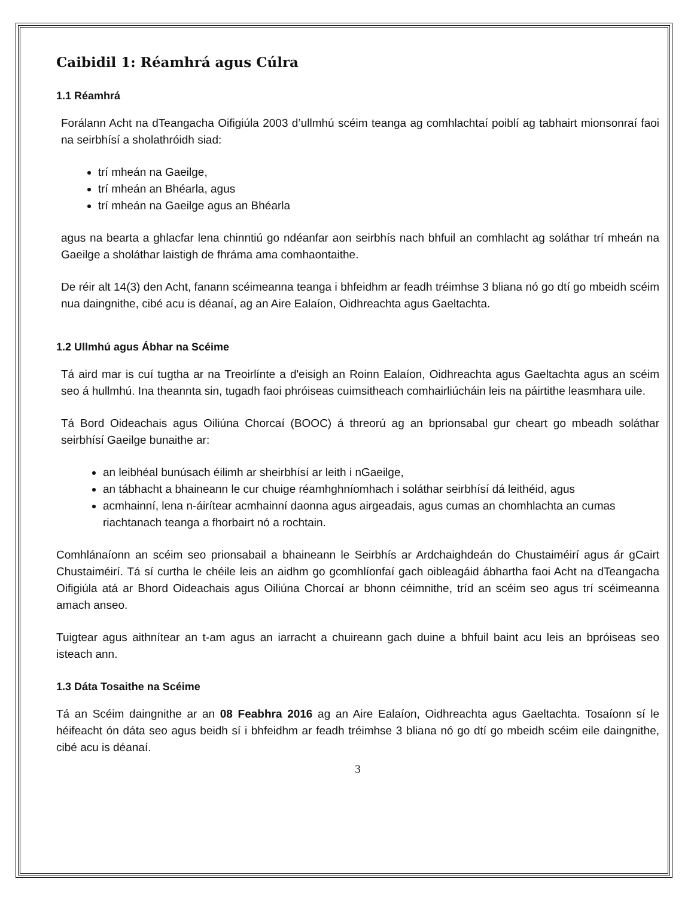Caibidil 1: Réamhrá agus Cúlra
1.1 Réamhrá
Forálann Acht na dTeangacha Oifigiúla 2003 d’ullmhú scéim teanga ag comhlachtaí poiblí ag tabhairt mionsonraí faoi na seirbhísí a sholathróidh siad:
trí mheán na Gaeilge,
trí mheán an Bhéarla, agus
trí mheán na Gaeilge agus an Bhéarla
agus na bearta a ghlacfar lena chinntiú go ndéanfar aon seirbhís nach bhfuil an comhlacht ag soláthar trí mheán na Gaeilge a sholáthar laistigh de fhráma ama comhaontaithe.
De réir alt 14(3) den Acht, fanann scéimeanna teanga i bhfeidhm ar feadh tréimhse 3 bliana nó go dtí go mbeidh scéim nua daingnithe, cibé acu is déanaí, ag an Aire Ealaíon, Oidhreachta agus Gaeltachta.
1.2 Ullmhú agus Ábhar na Scéime
Tá aird mar is cuí tugtha ar na Treoirlínte a d'eisigh an Roinn Ealaíon, Oidhreachta agus Gaeltachta agus an scéim seo á hullmhú. Ina theannta sin, tugadh faoi phróiseas cuimsitheach comhairliúcháin leis na páirtithe leasmhara uile.
Tá Bord Oideachais agus Oiliúna Chorcaí (BOOC) á threorú ag an bprionsabal gur cheart go mbeadh soláthar seirbhísí Gaeilge bunaithe ar:
an leibhéal bunúsach éilimh ar sheirbhísí ar leith i nGaeilge,
an tábhacht a bhaineann le cur chuige réamhghníomhach i soláthar seirbhísí dá leithéid, agus
acmhainní, lena n-áirítear acmhainní daonna agus airgeadais, agus cumas an chomhlachta an cumas riachtanach teanga a fhorbairt nó a rochtain.
Comhlánaíonn an scéim seo prionsabail a bhaineann le Seirbhís ar Ardchaighdeán do Chustaiméirí agus ár gCairt Chustaiméirí. Tá sí curtha le chéile leis an aidhm go gcomhlíonfaí gach oibleagáid ábhartha faoi Acht na dTeangacha Oifigiúla atá ar Bhord Oideachais agus Oiliúna Chorcaí ar bhonn céimnithe, tríd an scéim seo agus trí scéimeanna amach anseo.
Tuigtear agus aithnítear an t-am agus an iarracht a chuireann gach duine a bhfuil baint acu leis an bpróiseas seo isteach ann.
1.3 Dáta Tosaithe na Scéime
Tá an Scéim daingnithe ar an 08 Feabhra 2016 ag an Aire Ealaíon, Oidhreachta agus Gaeltachta. Tosaíonn sí le héifeacht ón dáta seo agus beidh sí i bhfeidhm ar feadh tréimhse 3 bliana nó go dtí go mbeidh scéim eile daingnithe, cibé acu is déanaí.
3